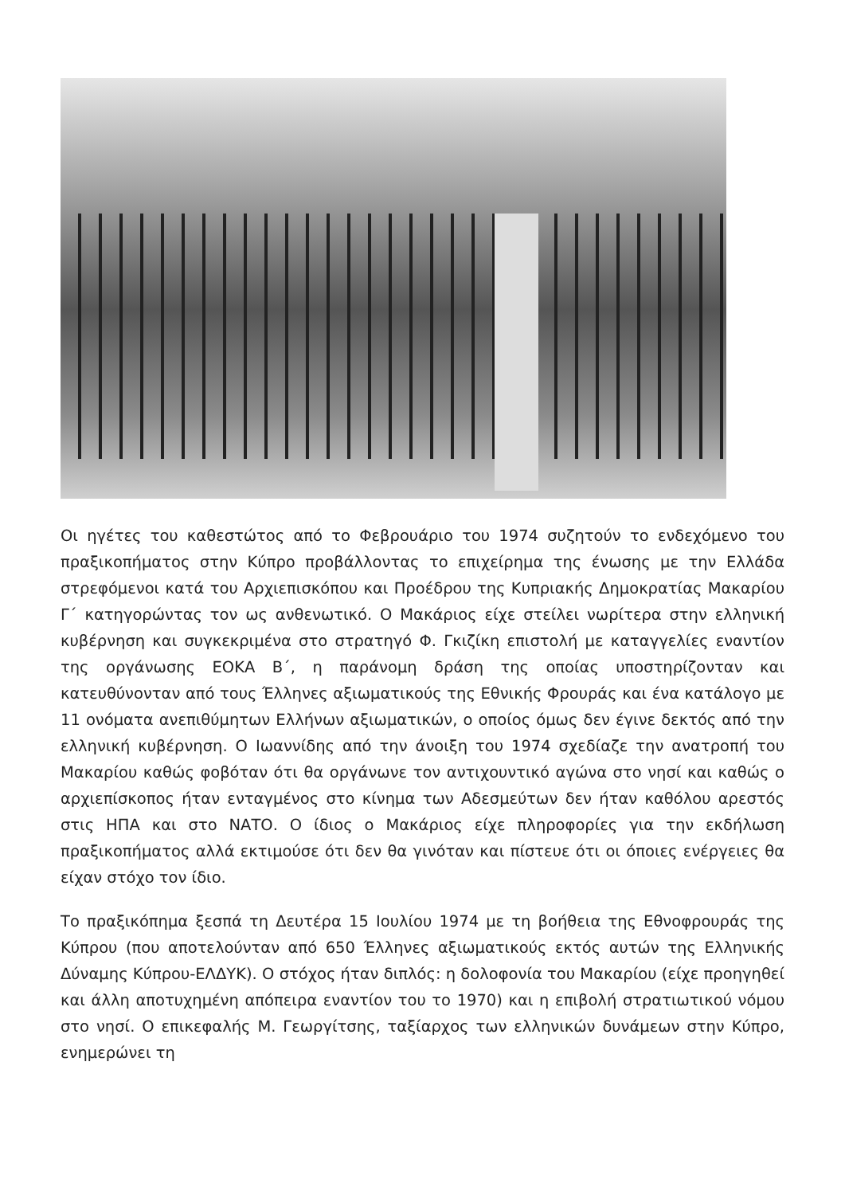Οι ηγέτες του καθεστώτος από το Φεβρουάριο του 1974 συζητούν το ενδεχόμενο του πραξικοπήματος στην Κύπρο προβάλλοντας το επιχείρημα της ένωσης με την Ελλάδα στρεφόμενοι κατά του Αρχιεπισκόπου και Προέδρου της Κυπριακής Δημοκρατίας Μακαρίου Γ΄ κατηγορώντας τον ως ανθενωτικό. Ο Μακάριος είχε στείλει νωρίτερα στην ελληνική κυβέρνηση και συγκεκριμένα στο στρατηγό Φ. Γκιζίκη επιστολή με καταγγελίες εναντίον της οργάνωσης ΕΟΚΑ Β΄, η παράνομη δράση της οποίας υποστηρίζονταν και κατευθύνονταν από τους Έλληνες αξιωματικούς της Εθνικής Φρουράς και ένα κατάλογο με 11 ονόματα ανεπιθύμητων Ελλήνων αξιωματικών, ο οποίος όμως δεν έγινε δεκτός από την ελληνική κυβέρνηση. Ο Ιωαννίδης από την άνοιξη του 1974 σχεδίαζε την ανατροπή του Μακαρίου καθώς φοβόταν ότι θα οργάνωνε τον αντιχουντικό αγώνα στο νησί και καθώς ο αρχιεπίσκοπος ήταν ενταγμένος στο κίνημα των Αδεσμεύτων δεν ήταν καθόλου αρεστός στις ΗΠΑ και στο ΝΑΤΟ. Ο ίδιος ο Μακάριος είχε πληροφορίες για την εκδήλωση πραξικοπήματος αλλά εκτιμούσε ότι δεν θα γινόταν και πίστευε ότι οι όποιες ενέργειες θα είχαν στόχο τον ίδιο.
Το πραξικόπημα ξεσπά τη Δευτέρα 15 Ιουλίου 1974 με τη βοήθεια της Εθνοφρουράς της Κύπρου (που αποτελούνταν από 650 Έλληνες αξιωματικούς εκτός αυτών της Ελληνικής Δύναμης Κύπρου-ΕΛΔΥΚ). Ο στόχος ήταν διπλός: η δολοφονία του Μακαρίου (είχε προηγηθεί και άλλη αποτυχημένη απόπειρα εναντίον του το 1970) και η επιβολή στρατιωτικού νόμου στο νησί. Ο επικεφαλής Μ. Γεωργίτσης, ταξίαρχος των ελληνικών δυνάμεων στην Κύπρο, ενημερώνει τη